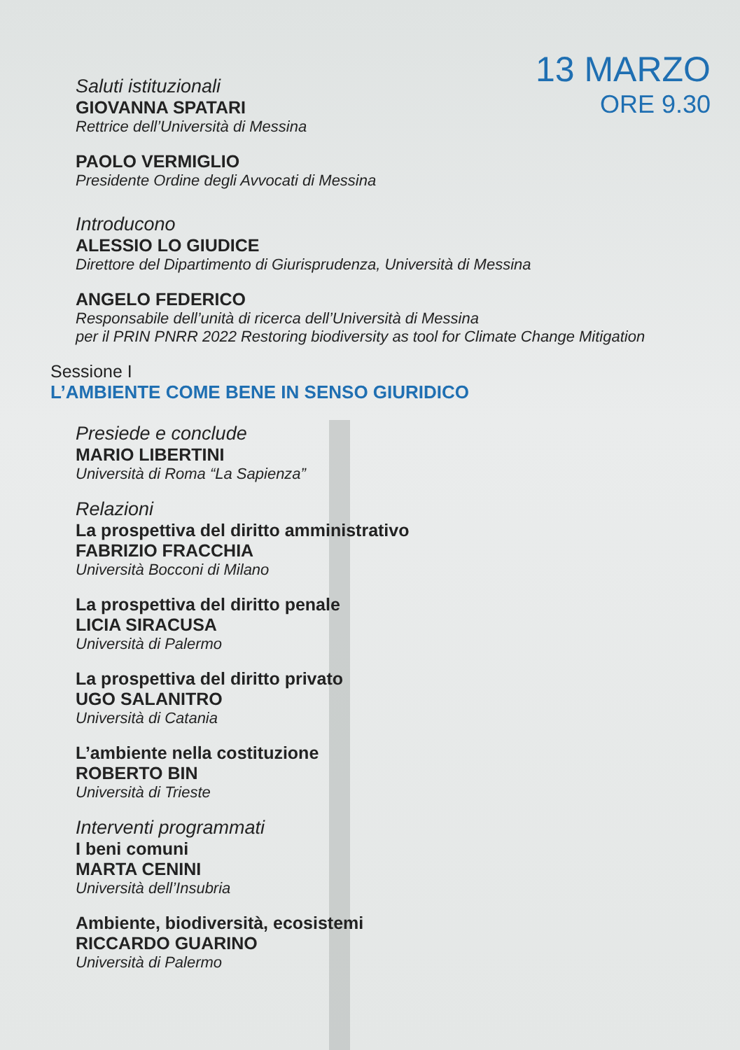13 MARZO
ORE 9.30
Saluti istituzionali
GIOVANNA SPATARI
Rettrice dell’Università di Messina
PAOLO VERMIGLIO
Presidente Ordine degli Avvocati di Messina
Introducono
ALESSIO LO GIUDICE
Direttore del Dipartimento di Giurisprudenza, Università di Messina
ANGELO FEDERICO
Responsabile dell’unità di ricerca dell’Università di Messina
per il PRIN PNRR 2022 Restoring biodiversity as tool for Climate Change Mitigation
Sessione I
L’AMBIENTE COME BENE IN SENSO GIURIDICO
Presiede e conclude
MARIO LIBERTINI
Università di Roma “La Sapienza”
Relazioni
La prospettiva del diritto amministrativo
FABRIZIO FRACCHIA
Università Bocconi di Milano
La prospettiva del diritto penale
LICIA SIRACUSA
Università di Palermo
La prospettiva del diritto privato
UGO SALANITRO
Università di Catania
L’ambiente nella costituzione
ROBERTO BIN
Università di Trieste
Interventi programmati
I beni comuni
MARTA CENINI
Università dell’Insubria
Ambiente, biodiversità, ecosistemi
RICCARDO GUARINO
Università di Palermo